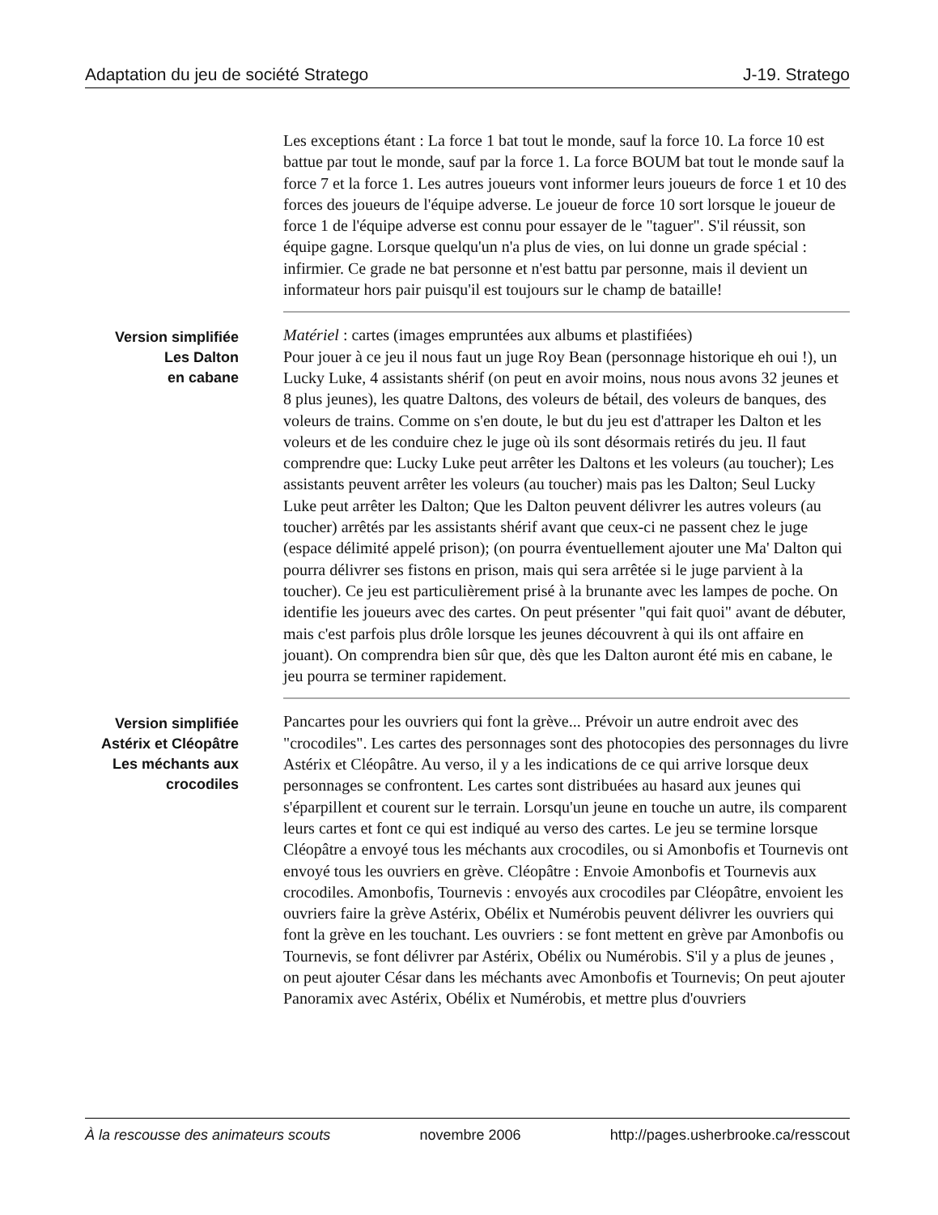Adaptation du jeu de société Stratego J-19. Stratego
Les exceptions étant : La force 1 bat tout le monde, sauf la force 10. La force 10 est battue par tout le monde, sauf par la force 1. La force BOUM bat tout le monde sauf la force 7 et la force 1. Les autres joueurs vont informer leurs joueurs de force 1 et 10 des forces des joueurs de l'équipe adverse. Le joueur de force 10 sort lorsque le joueur de force 1 de l'équipe adverse est connu pour essayer de le "taguer". S'il réussit, son équipe gagne. Lorsque quelqu'un n'a plus de vies, on lui donne un grade spécial : infirmier. Ce grade ne bat personne et n'est battu par personne, mais il devient un informateur hors pair puisqu'il est toujours sur le champ de bataille!
Version simplifiée
Les Dalton
en cabane
Matériel : cartes (images empruntées aux albums et plastifiées)
Pour jouer à ce jeu il nous faut un juge Roy Bean (personnage historique eh oui !), un Lucky Luke, 4 assistants shérif (on peut en avoir moins, nous nous avons 32 jeunes et 8 plus jeunes), les quatre Daltons, des voleurs de bétail, des voleurs de banques, des voleurs de trains. Comme on s'en doute, le but du jeu est d'attraper les Dalton et les voleurs et de les conduire chez le juge où ils sont désormais retirés du jeu. Il faut comprendre que: Lucky Luke peut arrêter les Daltons et les voleurs (au toucher); Les assistants peuvent arrêter les voleurs (au toucher) mais pas les Dalton; Seul Lucky Luke peut arrêter les Dalton; Que les Dalton peuvent délivrer les autres voleurs (au toucher) arrêtés par les assistants shérif avant que ceux-ci ne passent chez le juge (espace délimité appelé prison); (on pourra éventuellement ajouter une Ma' Dalton qui pourra délivrer ses fistons en prison, mais qui sera arrêtée si le juge parvient à la toucher). Ce jeu est particulièrement prisé à la brunante avec les lampes de poche. On identifie les joueurs avec des cartes. On peut présenter "qui fait quoi" avant de débuter, mais c'est parfois plus drôle lorsque les jeunes découvrent à qui ils ont affaire en jouant). On comprendra bien sûr que, dès que les Dalton auront été mis en cabane, le jeu pourra se terminer rapidement.
Version simplifiée
Astérix et Cléopâtre
Les méchants aux
crocodiles
Pancartes pour les ouvriers qui font la grève... Prévoir un autre endroit avec des "crocodiles". Les cartes des personnages sont des photocopies des personnages du livre Astérix et Cléopâtre. Au verso, il y a les indications de ce qui arrive lorsque deux personnages se confrontent. Les cartes sont distribuées au hasard aux jeunes qui s'éparpillent et courent sur le terrain. Lorsqu'un jeune en touche un autre, ils comparent leurs cartes et font ce qui est indiqué au verso des cartes. Le jeu se termine lorsque Cléopâtre a envoyé tous les méchants aux crocodiles, ou si Amonbofis et Tournevis ont envoyé tous les ouvriers en grève. Cléopâtre : Envoie Amonbofis et Tournevis aux crocodiles. Amonbofis, Tournevis : envoyés aux crocodiles par Cléopâtre, envoient les ouvriers faire la grève Astérix, Obélix et Numérobis peuvent délivrer les ouvriers qui font la grève en les touchant. Les ouvriers : se font mettent en grève par Amonbofis ou Tournevis, se font délivrer par Astérix, Obélix ou Numérobis. S'il y a plus de jeunes , on peut ajouter César dans les méchants avec Amonbofis et Tournevis; On peut ajouter Panoramix avec Astérix, Obélix et Numérobis, et mettre plus d'ouvriers
À la rescousse des animateurs scouts novembre 2006 http://pages.usherbrooke.ca/resscout